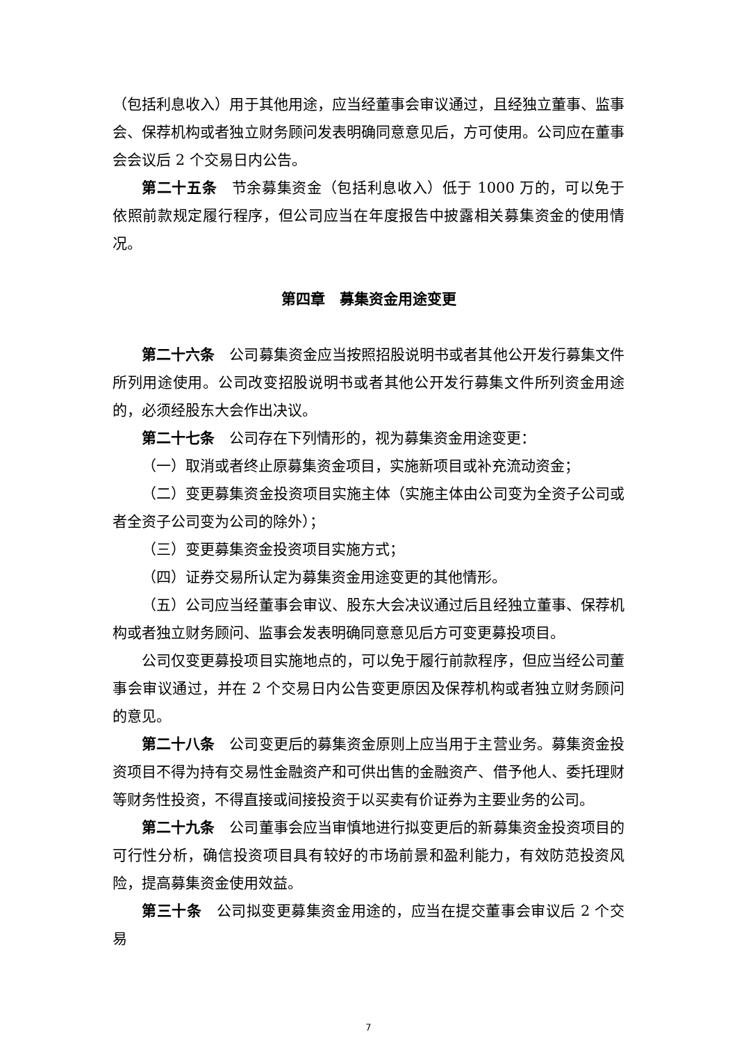（包括利息收入）用于其他用途，应当经董事会审议通过，且经独立董事、监事会、保荐机构或者独立财务顾问发表明确同意意见后，方可使用。公司应在董事会会议后 2 个交易日内公告。
第二十五条　节余募集资金（包括利息收入）低于 1000 万的，可以免于依照前款规定履行程序，但公司应当在年度报告中披露相关募集资金的使用情况。
第四章　募集资金用途变更
第二十六条　公司募集资金应当按照招股说明书或者其他公开发行募集文件所列用途使用。公司改变招股说明书或者其他公开发行募集文件所列资金用途的，必须经股东大会作出决议。
第二十七条　公司存在下列情形的，视为募集资金用途变更：
（一）取消或者终止原募集资金项目，实施新项目或补充流动资金；
（二）变更募集资金投资项目实施主体（实施主体由公司变为全资子公司或者全资子公司变为公司的除外）；
（三）变更募集资金投资项目实施方式；
（四）证券交易所认定为募集资金用途变更的其他情形。
（五）公司应当经董事会审议、股东大会决议通过后且经独立董事、保荐机构或者独立财务顾问、监事会发表明确同意意见后方可变更募投项目。
公司仅变更募投项目实施地点的，可以免于履行前款程序，但应当经公司董事会审议通过，并在 2 个交易日内公告变更原因及保荐机构或者独立财务顾问的意见。
第二十八条　公司变更后的募集资金原则上应当用于主营业务。募集资金投资项目不得为持有交易性金融资产和可供出售的金融资产、借予他人、委托理财等财务性投资，不得直接或间接投资于以买卖有价证券为主要业务的公司。
第二十九条　公司董事会应当审慎地进行拟变更后的新募集资金投资项目的可行性分析，确信投资项目具有较好的市场前景和盈利能力，有效防范投资风险，提高募集资金使用效益。
第三十条　公司拟变更募集资金用途的，应当在提交董事会审议后 2 个交易
7